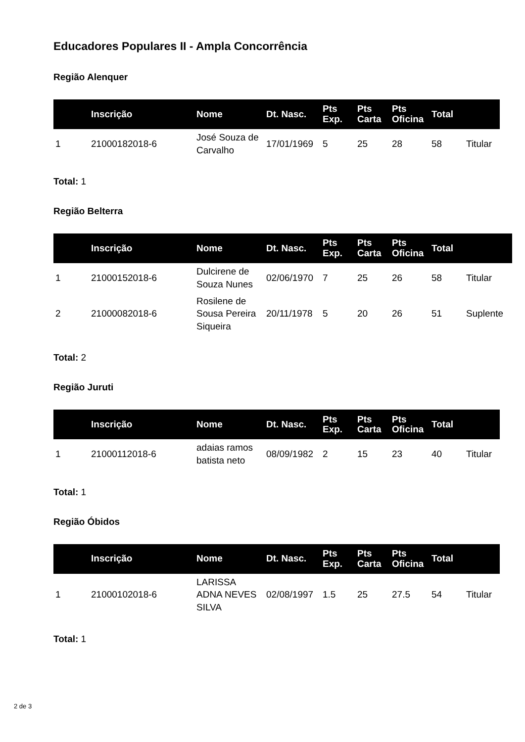Educadores Populares II - Ampla Concorrência
Região Alenquer
| | Inscrição | Nome | Dt. Nasc. | Pts Exp. | Pts Carta | Pts Oficina | Total | |
| --- | --- | --- | --- | --- | --- | --- | --- | --- |
| 1 | 21000182018-6 | José Souza de Carvalho | 17/01/1969 | 5 | 25 | 28 | 58 | Titular |
Total: 1
Região Belterra
| | Inscrição | Nome | Dt. Nasc. | Pts Exp. | Pts Carta | Pts Oficina | Total | |
| --- | --- | --- | --- | --- | --- | --- | --- | --- |
| 1 | 21000152018-6 | Dulcirene de Souza Nunes | 02/06/1970 | 7 | 25 | 26 | 58 | Titular |
| 2 | 21000082018-6 | Rosilene de Sousa Pereira Siqueira | 20/11/1978 | 5 | 20 | 26 | 51 | Suplente |
Total: 2
Região Juruti
| | Inscrição | Nome | Dt. Nasc. | Pts Exp. | Pts Carta | Pts Oficina | Total | |
| --- | --- | --- | --- | --- | --- | --- | --- | --- |
| 1 | 21000112018-6 | adaias ramos batista neto | 08/09/1982 | 2 | 15 | 23 | 40 | Titular |
Total: 1
Região Óbidos
| | Inscrição | Nome | Dt. Nasc. | Pts Exp. | Pts Carta | Pts Oficina | Total | |
| --- | --- | --- | --- | --- | --- | --- | --- | --- |
| 1 | 21000102018-6 | LARISSA ADNA NEVES SILVA | 02/08/1997 | 1.5 | 25 | 27.5 | 54 | Titular |
Total: 1
2 de 3